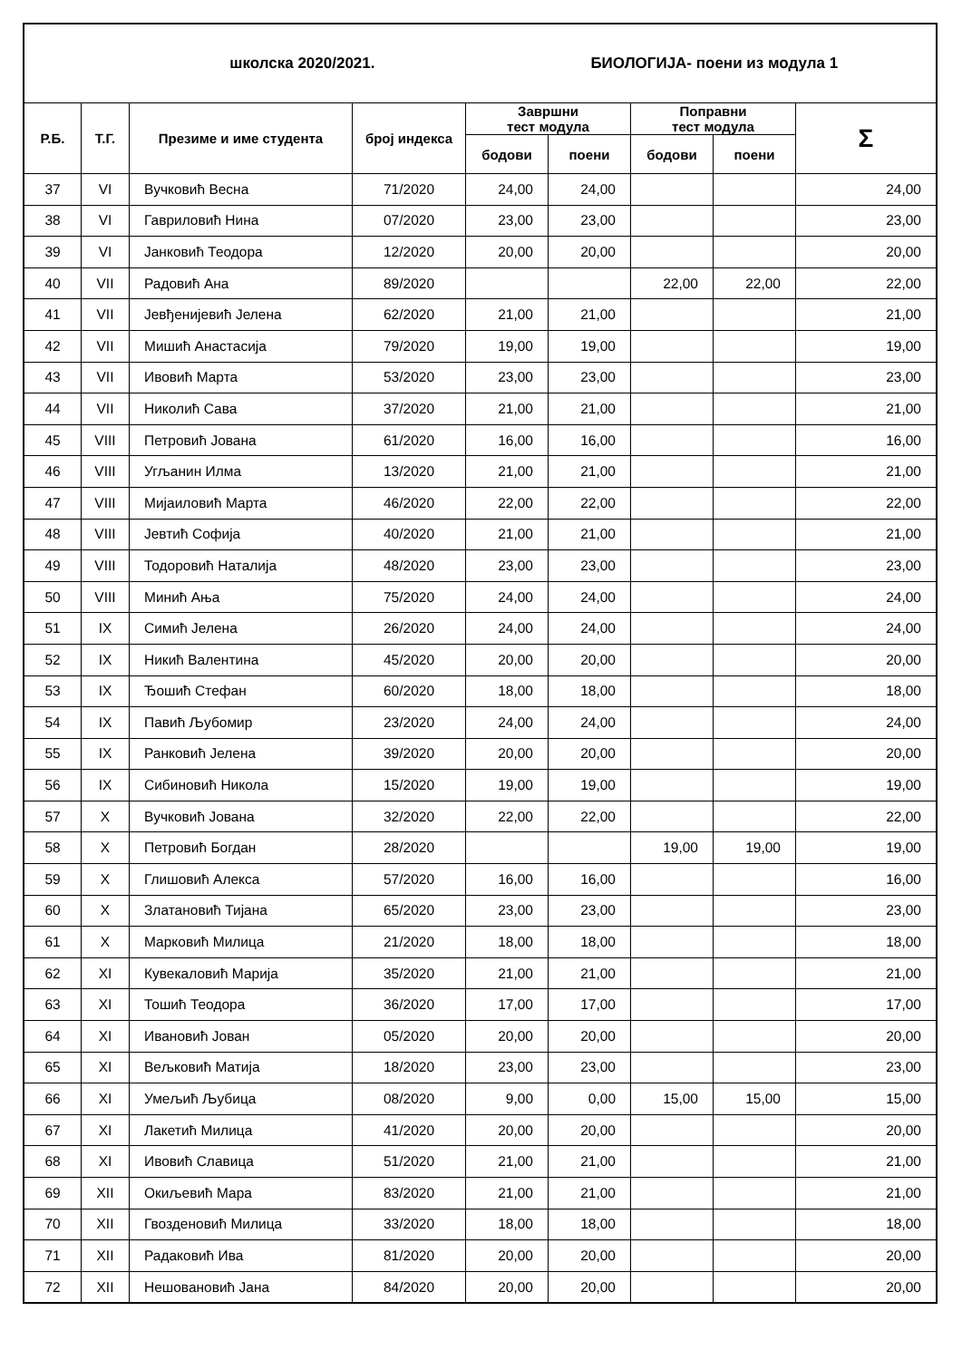| школска 2020/2021. | | | | БИОЛОГИЈА- поени из модула 1 | | | | |
| Р.Б. | Т.Г. | Презиме и име студента | број индекса | Завршни тест модула | | Поправни тест модула | | Σ |
| | | | | бодови | поени | бодови | поени | |
| 37 | VI | Вучковић Весна | 71/2020 | 24,00 | 24,00 | | | 24,00 |
| 38 | VI | Гавриловић Нина | 07/2020 | 23,00 | 23,00 | | | 23,00 |
| 39 | VI | Јанковић Теодора | 12/2020 | 20,00 | 20,00 | | | 20,00 |
| 40 | VII | Радовић Ана | 89/2020 | | | 22,00 | 22,00 | 22,00 |
| 41 | VII | Јевђенијевић Јелена | 62/2020 | 21,00 | 21,00 | | | 21,00 |
| 42 | VII | Мишић Анастасија | 79/2020 | 19,00 | 19,00 | | | 19,00 |
| 43 | VII | Ивовић Марта | 53/2020 | 23,00 | 23,00 | | | 23,00 |
| 44 | VII | Николић Сава | 37/2020 | 21,00 | 21,00 | | | 21,00 |
| 45 | VIII | Петровић Јована | 61/2020 | 16,00 | 16,00 | | | 16,00 |
| 46 | VIII | Угљанин Илма | 13/2020 | 21,00 | 21,00 | | | 21,00 |
| 47 | VIII | Мијаиловић Марта | 46/2020 | 22,00 | 22,00 | | | 22,00 |
| 48 | VIII | Јевтић Софија | 40/2020 | 21,00 | 21,00 | | | 21,00 |
| 49 | VIII | Тодоровић Наталија | 48/2020 | 23,00 | 23,00 | | | 23,00 |
| 50 | VIII | Минић Ања | 75/2020 | 24,00 | 24,00 | | | 24,00 |
| 51 | IX | Симић Јелена | 26/2020 | 24,00 | 24,00 | | | 24,00 |
| 52 | IX | Никић Валентина | 45/2020 | 20,00 | 20,00 | | | 20,00 |
| 53 | IX | Ђошић Стефан | 60/2020 | 18,00 | 18,00 | | | 18,00 |
| 54 | IX | Павић Љубомир | 23/2020 | 24,00 | 24,00 | | | 24,00 |
| 55 | IX | Ранковић Јелена | 39/2020 | 20,00 | 20,00 | | | 20,00 |
| 56 | IX | Сибиновић Никола | 15/2020 | 19,00 | 19,00 | | | 19,00 |
| 57 | X | Вучковић Јована | 32/2020 | 22,00 | 22,00 | | | 22,00 |
| 58 | X | Петровић Богдан | 28/2020 | | | 19,00 | 19,00 | 19,00 |
| 59 | X | Глишовић Алекса | 57/2020 | 16,00 | 16,00 | | | 16,00 |
| 60 | X | Златановић Тијана | 65/2020 | 23,00 | 23,00 | | | 23,00 |
| 61 | X | Марковић Милица | 21/2020 | 18,00 | 18,00 | | | 18,00 |
| 62 | XI | Кувекаловић Марија | 35/2020 | 21,00 | 21,00 | | | 21,00 |
| 63 | XI | Тошић Теодора | 36/2020 | 17,00 | 17,00 | | | 17,00 |
| 64 | XI | Ивановић Јован | 05/2020 | 20,00 | 20,00 | | | 20,00 |
| 65 | XI | Вељковић Матија | 18/2020 | 23,00 | 23,00 | | | 23,00 |
| 66 | XI | Умељић Љубица | 08/2020 | 9,00 | 0,00 | 15,00 | 15,00 | 15,00 |
| 67 | XI | Лакетић Милица | 41/2020 | 20,00 | 20,00 | | | 20,00 |
| 68 | XI | Ивовић Славица | 51/2020 | 21,00 | 21,00 | | | 21,00 |
| 69 | XII | Окиљевић Мара | 83/2020 | 21,00 | 21,00 | | | 21,00 |
| 70 | XII | Гвозденовић Милица | 33/2020 | 18,00 | 18,00 | | | 18,00 |
| 71 | XII | Радаковић Ива | 81/2020 | 20,00 | 20,00 | | | 20,00 |
| 72 | XII | Нешовановић Јана | 84/2020 | 20,00 | 20,00 | | | 20,00 |